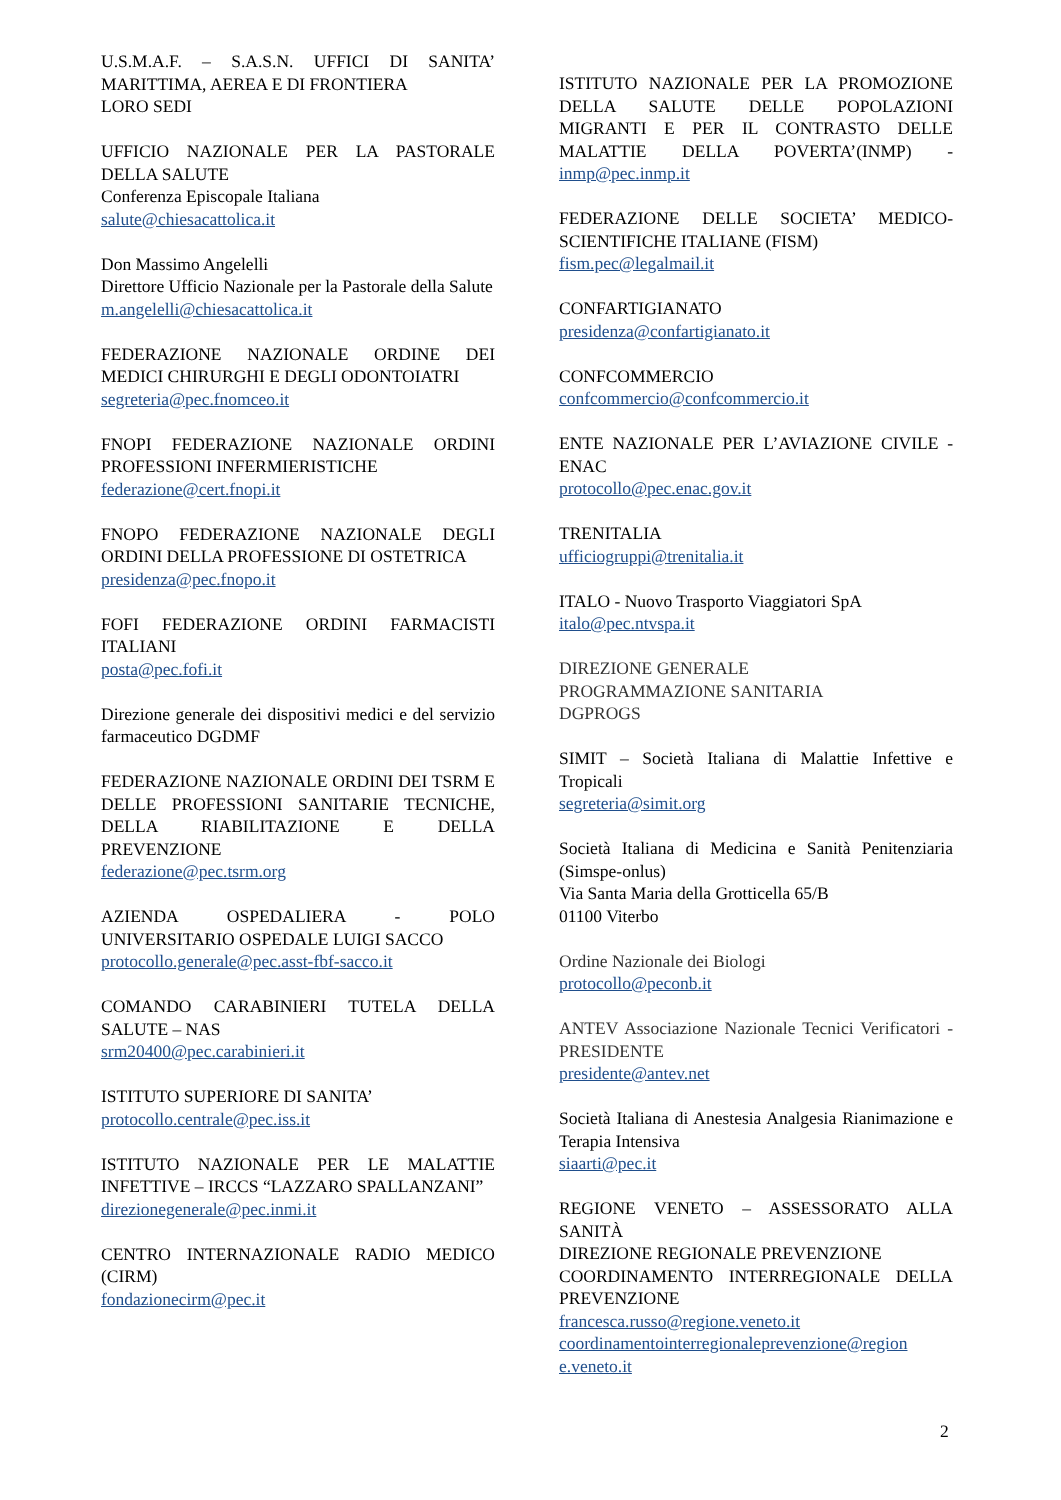U.S.M.A.F. – S.A.S.N. UFFICI DI SANITA’ MARITTIMA, AEREA E DI FRONTIERA
LORO SEDI
UFFICIO NAZIONALE PER LA PASTORALE DELLA SALUTE
Conferenza Episcopale Italiana
salute@chiesacattolica.it
Don Massimo Angelelli
Direttore Ufficio Nazionale per la Pastorale della Salute
m.angelelli@chiesacattolica.it
FEDERAZIONE NAZIONALE ORDINE DEI MEDICI CHIRURGHI E DEGLI ODONTOIATRI
segreteria@pec.fnomceo.it
FNOPI FEDERAZIONE NAZIONALE ORDINI PROFESSIONI INFERMIERISTICHE
federazione@cert.fnopi.it
FNOPO FEDERAZIONE NAZIONALE DEGLI ORDINI DELLA PROFESSIONE DI OSTETRICA
presidenza@pec.fnopo.it
FOFI FEDERAZIONE ORDINI FARMACISTI ITALIANI
posta@pec.fofi.it
Direzione generale dei dispositivi medici e del servizio farmaceutico DGDMF
FEDERAZIONE NAZIONALE ORDINI DEI TSRM E DELLE PROFESSIONI SANITARIE TECNICHE, DELLA RIABILITAZIONE E DELLA PREVENZIONE
federazione@pec.tsrm.org
AZIENDA OSPEDALIERA - POLO UNIVERSITARIO OSPEDALE LUIGI SACCO
protocollo.generale@pec.asst-fbf-sacco.it
COMANDO CARABINIERI TUTELA DELLA SALUTE – NAS
srm20400@pec.carabinieri.it
ISTITUTO SUPERIORE DI SANITA’
protocollo.centrale@pec.iss.it
ISTITUTO NAZIONALE PER LE MALATTIE INFETTIVE – IRCCS “LAZZARO SPALLANZANI”
direzionegenerale@pec.inmi.it
CENTRO INTERNAZIONALE RADIO MEDICO (CIRM)
fondazionecirm@pec.it
ISTITUTO NAZIONALE PER LA PROMOZIONE DELLA SALUTE DELLE POPOLAZIONI MIGRANTI E PER IL CONTRASTO DELLE MALATTIE DELLA POVERTA’(INMP) - inmp@pec.inmp.it
FEDERAZIONE DELLE SOCIETA’ MEDICO-SCIENTIFICHE ITALIANE (FISM)
fism.pec@legalmail.it
CONFARTIGIANATO
presidenza@confartigianato.it
CONFCOMMERCIO
confcommercio@confcommercio.it
ENTE NAZIONALE PER L’AVIAZIONE CIVILE - ENAC
protocollo@pec.enac.gov.it
TRENITALIA
ufficiogruppi@trenitalia.it
ITALO - Nuovo Trasporto Viaggiatori SpA
italo@pec.ntvspa.it
DIREZIONE GENERALE
PROGRAMMAZIONE SANITARIA
DGPROGS
SIMIT – Società Italiana di Malattie Infettive e Tropicali
segreteria@simit.org
Società Italiana di Medicina e Sanità Penitenziaria (Simspe-onlus)
Via Santa Maria della Grotticella 65/B
01100 Viterbo
Ordine Nazionale dei Biologi
protocollo@peconb.it
ANTEV Associazione Nazionale Tecnici Verificatori - PRESIDENTE
presidente@antev.net
Società Italiana di Anestesia Analgesia Rianimazione e Terapia Intensiva
siaarti@pec.it
REGIONE VENETO – ASSESSORATO ALLA SANITÀ
DIREZIONE REGIONALE PREVENZIONE
COORDINAMENTO INTERREGIONALE DELLA PREVENZIONE
francesca.russo@regione.veneto.it
coordinamentointerregionaleprevenzione@region e.veneto.it
2